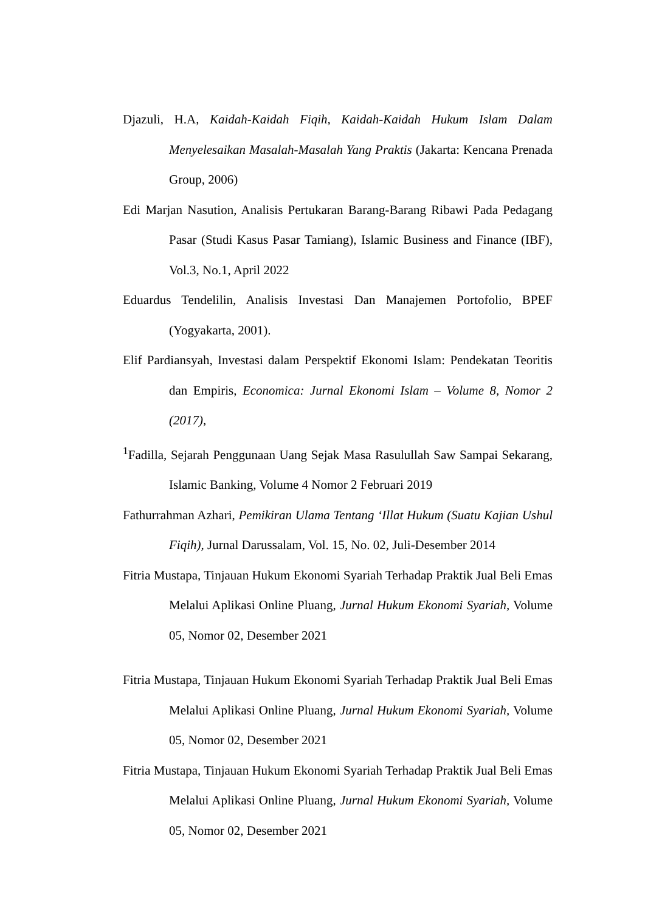Djazuli, H.A, Kaidah-Kaidah Fiqih, Kaidah-Kaidah Hukum Islam Dalam Menyelesaikan Masalah-Masalah Yang Praktis (Jakarta: Kencana Prenada Group, 2006)
Edi Marjan Nasution, Analisis Pertukaran Barang-Barang Ribawi Pada Pedagang Pasar (Studi Kasus Pasar Tamiang), Islamic Business and Finance (IBF), Vol.3, No.1, April 2022
Eduardus Tendelilin, Analisis Investasi Dan Manajemen Portofolio, BPEF (Yogyakarta, 2001).
Elif Pardiansyah, Investasi dalam Perspektif Ekonomi Islam: Pendekatan Teoritis dan Empiris, Economica: Jurnal Ekonomi Islam – Volume 8, Nomor 2 (2017),
<sup>1</sup> Fadilla, Sejarah Penggunaan Uang Sejak Masa Rasulullah Saw Sampai Sekarang, Islamic Banking, Volume 4 Nomor 2 Februari 2019
Fathurrahman Azhari, Pemikiran Ulama Tentang ‘Illat Hukum (Suatu Kajian Ushul Fiqih), Jurnal Darussalam, Vol. 15, No. 02, Juli-Desember 2014
Fitria Mustapa, Tinjauan Hukum Ekonomi Syariah Terhadap Praktik Jual Beli Emas Melalui Aplikasi Online Pluang, Jurnal Hukum Ekonomi Syariah, Volume 05, Nomor 02, Desember 2021
Fitria Mustapa, Tinjauan Hukum Ekonomi Syariah Terhadap Praktik Jual Beli Emas Melalui Aplikasi Online Pluang, Jurnal Hukum Ekonomi Syariah, Volume 05, Nomor 02, Desember 2021
Fitria Mustapa, Tinjauan Hukum Ekonomi Syariah Terhadap Praktik Jual Beli Emas Melalui Aplikasi Online Pluang, Jurnal Hukum Ekonomi Syariah, Volume 05, Nomor 02, Desember 2021